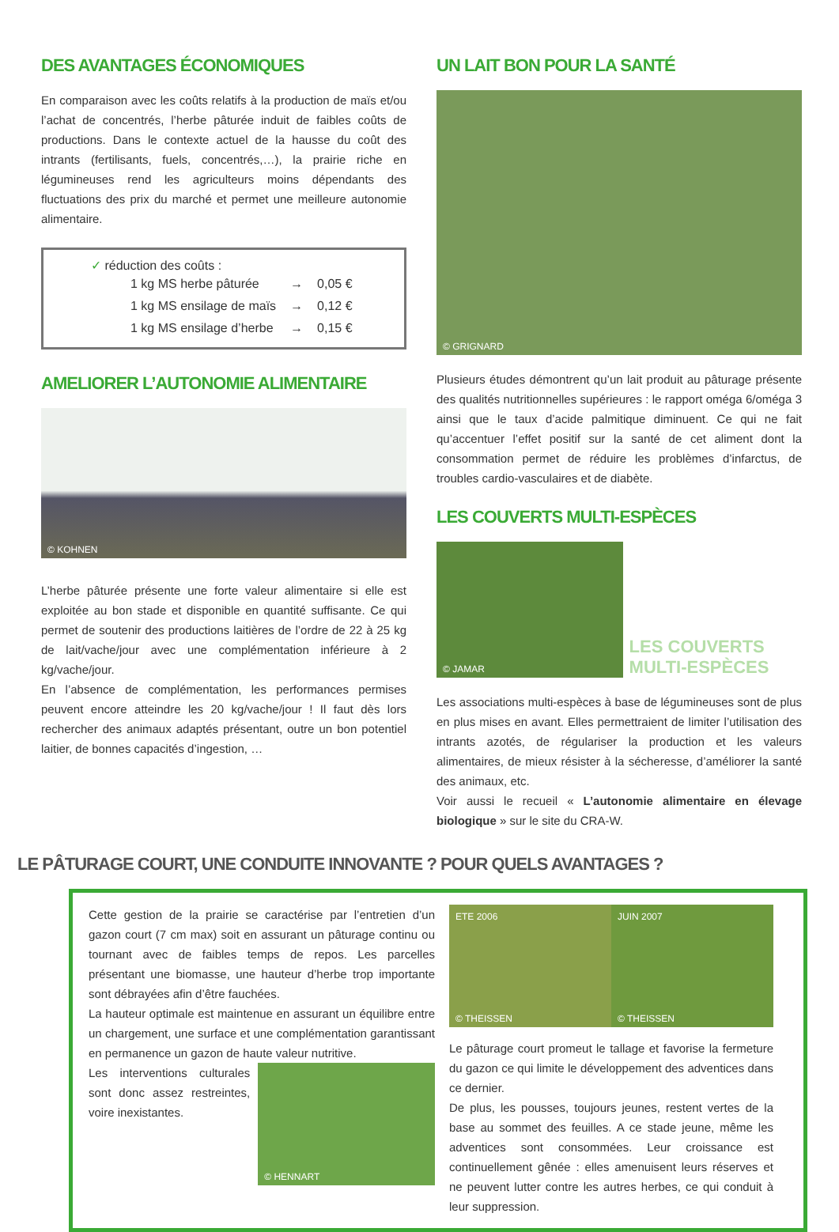DES AVANTAGES ÉCONOMIQUES
En comparaison avec les coûts relatifs à la production de maïs et/ou l’achat de concentrés, l’herbe pâturée induit de faibles coûts de productions. Dans le contexte actuel de la hausse du coût des intrants (fertilisants, fuels, concentrés,…), la prairie riche en légumineuses rend les agriculteurs moins dépendants des fluctuations des prix du marché et permet une meilleure autonomie alimentaire.
✓ réduction des coûts :
| 1 kg MS herbe pâturée | → | 0,05 € |
| 1 kg MS ensilage de maïs | → | 0,12 € |
| 1 kg MS ensilage d’herbe | → | 0,15 € |
AMELIORER L’AUTONOMIE ALIMENTAIRE
© KOHNEN
L’herbe pâturée présente une forte valeur alimentaire si elle est exploitée au bon stade et disponible en quantité suffisante. Ce qui permet de soutenir des productions laitières de l’ordre de 22 à 25 kg de lait/vache/jour avec une complémentation inférieure à 2 kg/vache/jour.
En l’absence de complémentation, les performances permises peuvent encore atteindre les 20 kg/vache/jour ! Il faut dès lors rechercher des animaux adaptés présentant, outre un bon potentiel laitier, de bonnes capacités d’ingestion, …
UN LAIT BON POUR LA SANTÉ
© GRIGNARD
Plusieurs études démontrent qu’un lait produit au pâturage présente des qualités nutritionnelles supérieures : le rapport oméga 6/oméga 3 ainsi que le taux d’acide palmitique diminuent. Ce qui ne fait qu’accentuer l’effet positif sur la santé de cet aliment dont la consommation permet de réduire les problèmes d’infarctus, de troubles cardio-vasculaires et de diabète.
LES COUVERTS MULTI-ESPÈCES
© JAMAR
LES COUVERTS MULTI-ESPÈCES
Les associations multi-espèces à base de légumineuses sont de plus en plus mises en avant. Elles permettraient de limiter l’utilisation des intrants azotés, de régulariser la production et les valeurs alimentaires, de mieux résister à la sécheresse, d’améliorer la santé des animaux, etc.
Voir aussi le recueil « L’autonomie alimentaire en élevage biologique » sur le site du CRA-W.
LE PÂTURAGE COURT, UNE CONDUITE INNOVANTE ? POUR QUELS AVANTAGES ?
Cette gestion de la prairie se caractérise par l’entretien d’un gazon court (7 cm max) soit en assurant un pâturage continu ou tournant avec de faibles temps de repos. Les parcelles présentant une biomasse, une hauteur d’herbe trop importante sont débrayées afin d’être fauchées.
La hauteur optimale est maintenue en assurant un équilibre entre un chargement, une surface et une complémentation garantissant en permanence un gazon de haute valeur nutritive.
Les interventions culturales sont donc assez restreintes, voire inexistantes.
© HENNART
ETE 2006
© THEISSEN
JUIN 2007
© THEISSEN
Le pâturage court promeut le tallage et favorise la fermeture du gazon ce qui limite le développement des adventices dans ce dernier.
De plus, les pousses, toujours jeunes, restent vertes de la base au sommet des feuilles. A ce stade jeune, même les adventices sont consommées. Leur croissance est continuellement gênée : elles amenuisent leurs réserves et ne peuvent lutter contre les autres herbes, ce qui conduit à leur suppression.